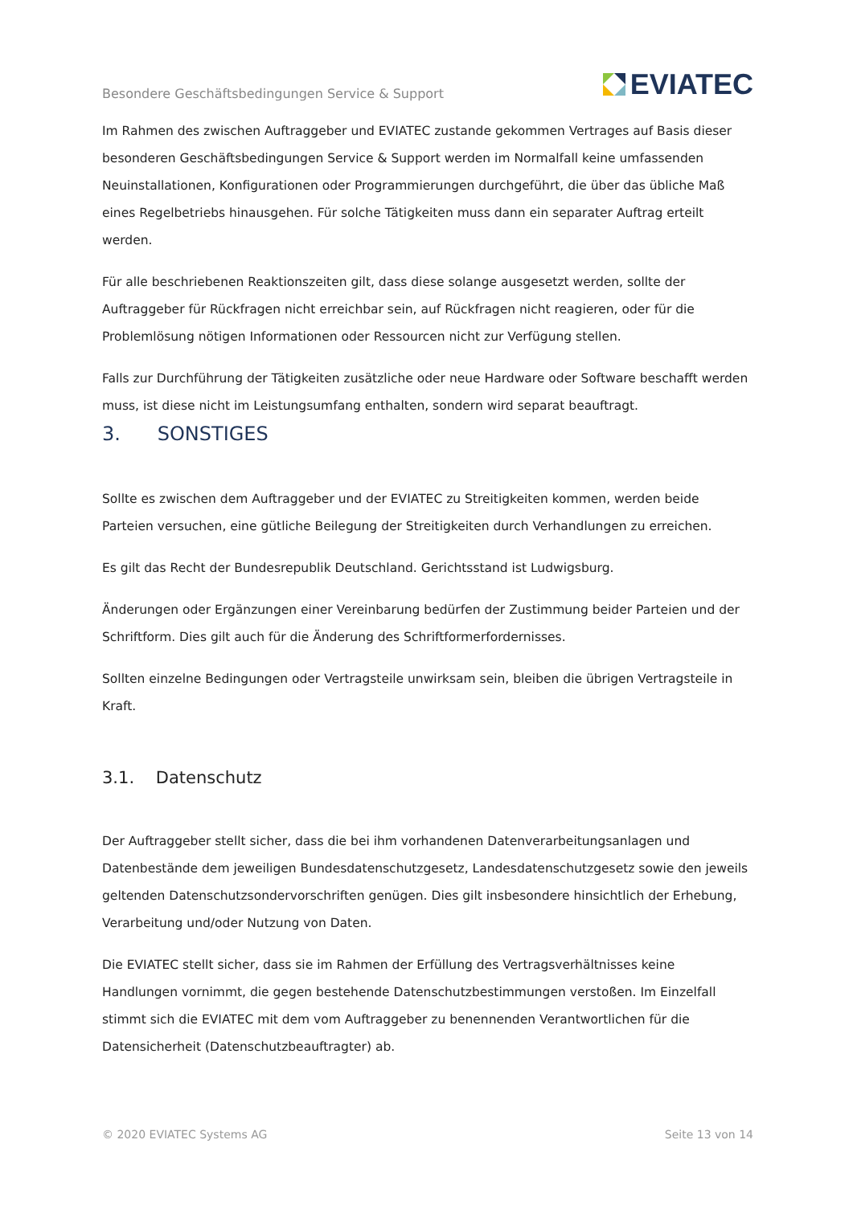Besondere Geschäftsbedingungen Service & Support EVIATEC
Im Rahmen des zwischen Auftraggeber und EVIATEC zustande gekommen Vertrages auf Basis dieser besonderen Geschäftsbedingungen Service & Support werden im Normalfall keine umfassenden Neuinstallationen, Konfigurationen oder Programmierungen durchgeführt, die über das übliche Maß eines Regelbetriebs hinausgehen. Für solche Tätigkeiten muss dann ein separater Auftrag erteilt werden.
Für alle beschriebenen Reaktionszeiten gilt, dass diese solange ausgesetzt werden, sollte der Auftraggeber für Rückfragen nicht erreichbar sein, auf Rückfragen nicht reagieren, oder für die Problemlösung nötigen Informationen oder Ressourcen nicht zur Verfügung stellen.
Falls zur Durchführung der Tätigkeiten zusätzliche oder neue Hardware oder Software beschafft werden muss, ist diese nicht im Leistungsumfang enthalten, sondern wird separat beauftragt.
3. SONSTIGES
Sollte es zwischen dem Auftraggeber und der EVIATEC zu Streitigkeiten kommen, werden beide Parteien versuchen, eine gütliche Beilegung der Streitigkeiten durch Verhandlungen zu erreichen.
Es gilt das Recht der Bundesrepublik Deutschland. Gerichtsstand ist Ludwigsburg.
Änderungen oder Ergänzungen einer Vereinbarung bedürfen der Zustimmung beider Parteien und der Schriftform. Dies gilt auch für die Änderung des Schriftformerfordernisses.
Sollten einzelne Bedingungen oder Vertragsteile unwirksam sein, bleiben die übrigen Vertragsteile in Kraft.
3.1. Datenschutz
Der Auftraggeber stellt sicher, dass die bei ihm vorhandenen Datenverarbeitungsanlagen und Datenbestände dem jeweiligen Bundesdatenschutzgesetz, Landesdatenschutzgesetz sowie den jeweils geltenden Datenschutzsondervorschriften genügen. Dies gilt insbesondere hinsichtlich der Erhebung, Verarbeitung und/oder Nutzung von Daten.
Die EVIATEC stellt sicher, dass sie im Rahmen der Erfüllung des Vertragsverhältnisses keine Handlungen vornimmt, die gegen bestehende Datenschutzbestimmungen verstoßen. Im Einzelfall stimmt sich die EVIATEC mit dem vom Auftraggeber zu benennenden Verantwortlichen für die Datensicherheit (Datenschutzbeauftragter) ab.
© 2020 EVIATEC Systems AG Seite 13 von 14